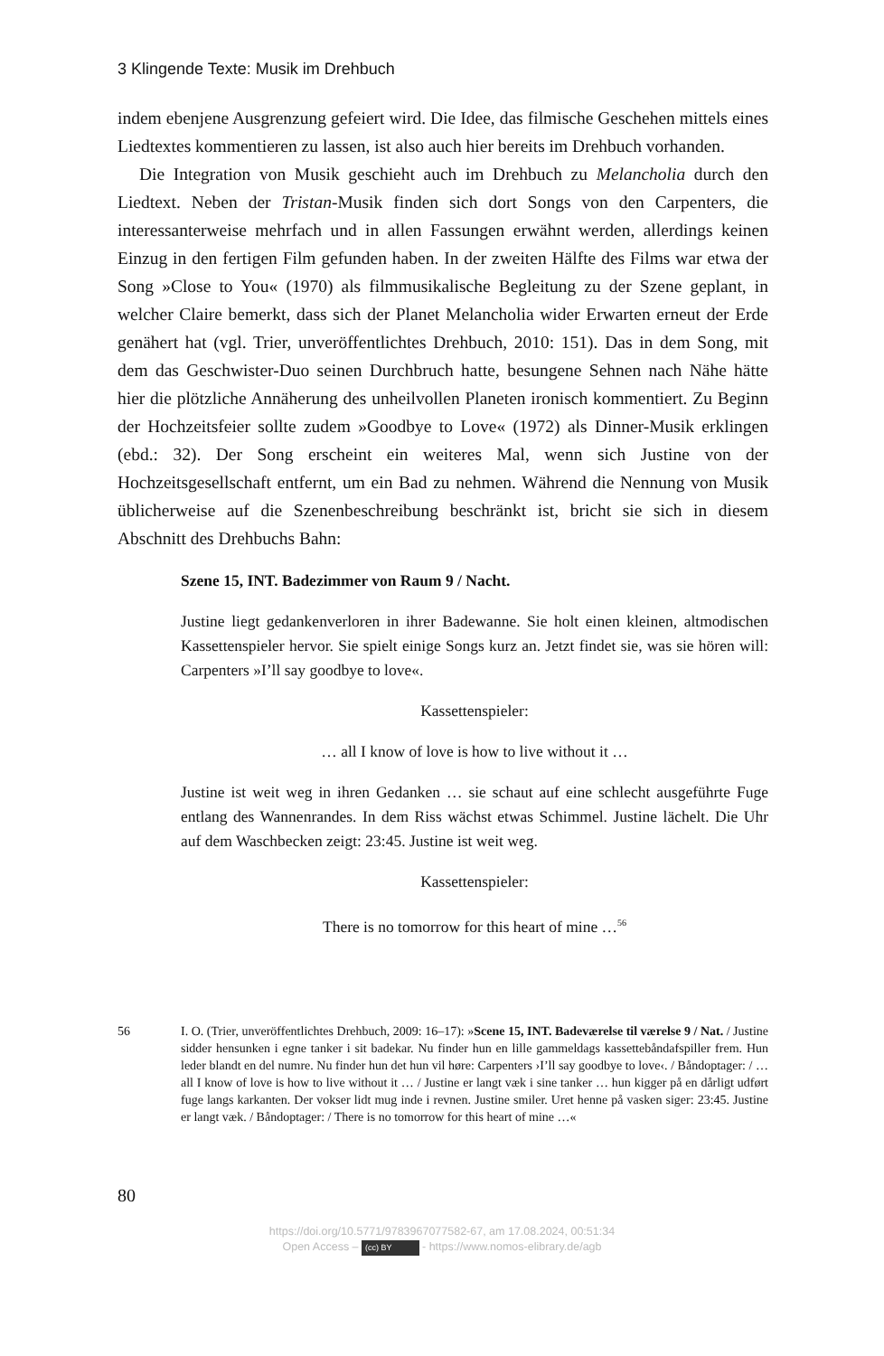3 Klingende Texte: Musik im Drehbuch
indem ebenjene Ausgrenzung gefeiert wird. Die Idee, das filmische Geschehen mittels eines Liedtextes kommentieren zu lassen, ist also auch hier bereits im Drehbuch vorhanden.
Die Integration von Musik geschieht auch im Drehbuch zu Melancholia durch den Liedtext. Neben der Tristan-Musik finden sich dort Songs von den Carpenters, die interessanterweise mehrfach und in allen Fassungen erwähnt werden, allerdings keinen Einzug in den fertigen Film gefunden haben. In der zweiten Hälfte des Films war etwa der Song »Close to You« (1970) als filmmusikalische Begleitung zu der Szene geplant, in welcher Claire bemerkt, dass sich der Planet Melancholia wider Erwarten erneut der Erde genähert hat (vgl. Trier, unveröffentlichtes Drehbuch, 2010: 151). Das in dem Song, mit dem das Geschwister-Duo seinen Durchbruch hatte, besungene Sehnen nach Nähe hätte hier die plötzliche Annäherung des unheilvollen Planeten ironisch kommentiert. Zu Beginn der Hochzeitsfeier sollte zudem »Goodbye to Love« (1972) als Dinner-Musik erklingen (ebd.: 32). Der Song erscheint ein weiteres Mal, wenn sich Justine von der Hochzeitsgesellschaft entfernt, um ein Bad zu nehmen. Während die Nennung von Musik üblicherweise auf die Szenenbeschreibung beschränkt ist, bricht sie sich in diesem Abschnitt des Drehbuchs Bahn:
Szene 15, INT. Badezimmer von Raum 9 / Nacht.
Justine liegt gedankenverloren in ihrer Badewanne. Sie holt einen kleinen, altmodischen Kassettenspieler hervor. Sie spielt einige Songs kurz an. Jetzt findet sie, was sie hören will: Carpenters »I’ll say goodbye to love«.
Kassettenspieler:
… all I know of love is how to live without it …
Justine ist weit weg in ihren Gedanken … sie schaut auf eine schlecht ausgeführte Fuge entlang des Wannenrandes. In dem Riss wächst etwas Schimmel. Justine lächelt. Die Uhr auf dem Waschbecken zeigt: 23:45. Justine ist weit weg.
Kassettenspieler:
There is no tomorrow for this heart of mine …<sup>56</sup>
56 I. O. (Trier, unveröffentlichtes Drehbuch, 2009: 16–17): »Scene 15, INT. Badeværelse til værelse 9 / Nat. / Justine sidder hensunken i egne tanker i sit badekar. Nu finder hun en lille gammeldags kassettebåndafspiller frem. Hun leder blandt en del numre. Nu finder hun det hun vil høre: Carpenters ›I’ll say goodbye to love‹. / Båndoptager: / … all I know of love is how to live without it … / Justine er langt væk i sine tanker … hun kigger på en dårligt udført fuge langs karkanten. Der vokser lidt mug inde i revnen. Justine smiler. Uret henne på vasken siger: 23:45. Justine er langt væk. / Båndoptager: / There is no tomorrow for this heart of mine …«
80
https://doi.org/10.5771/9783967077582-67, am 17.08.2024, 00:51:34
Open Access – (cc) BY - https://www.nomos-elibrary.de/agb